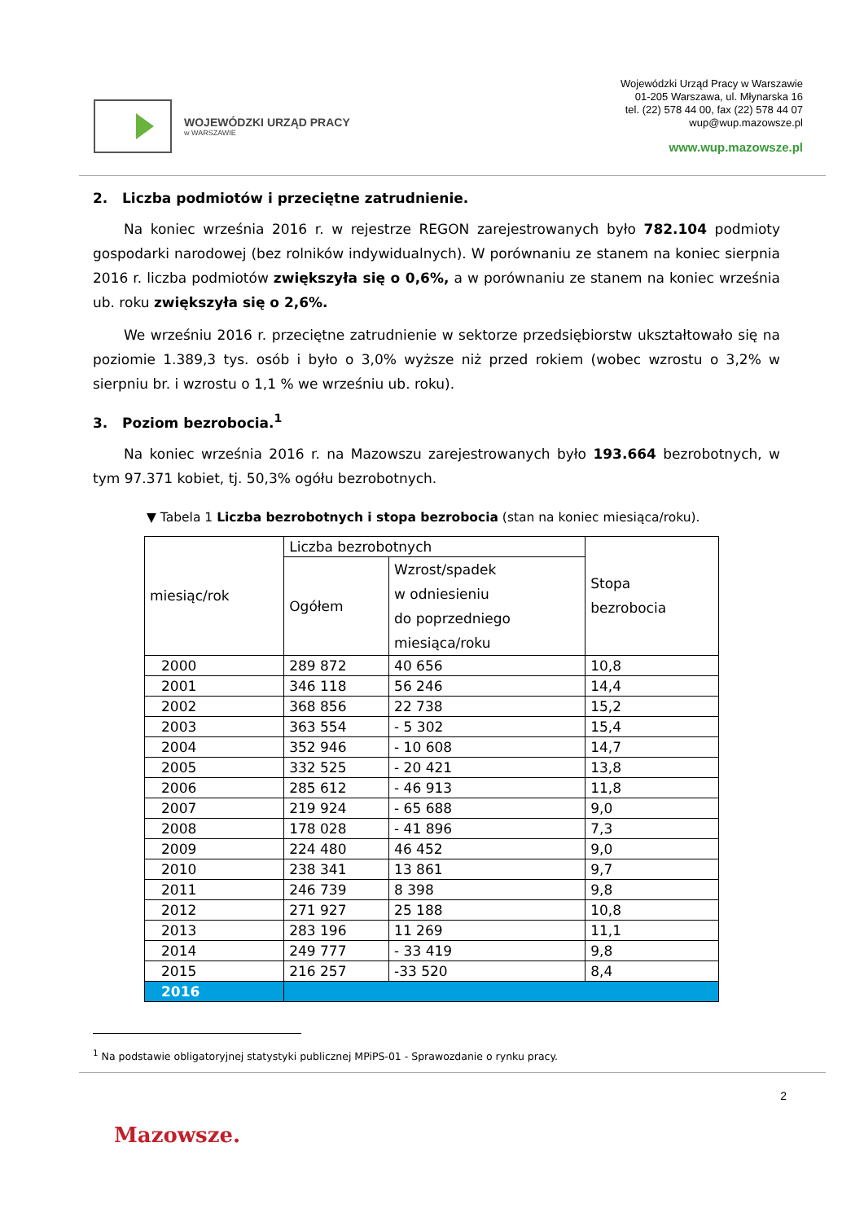WOJEWÓDZKI URZĄD PRACY
w WARSZAWIE
Wojewódzki Urząd Pracy w Warszawie
01-205 Warszawa, ul. Młynarska 16
tel. (22) 578 44 00, fax (22) 578 44 07
wup@wup.mazowsze.pl
www.wup.mazowsze.pl
2. Liczba podmiotów i przeciętne zatrudnienie.
Na koniec września 2016 r. w rejestrze REGON zarejestrowanych było 782.104 podmioty gospodarki narodowej (bez rolników indywidualnych). W porównaniu ze stanem na koniec sierpnia 2016 r. liczba podmiotów zwiększyła się o 0,6%, a w porównaniu ze stanem na koniec września ub. roku zwiększyła się o 2,6%.
We wrześniu 2016 r. przeciętne zatrudnienie w sektorze przedsiębiorstw ukształtowało się na poziomie 1.389,3 tys. osób i było o 3,0% wyższe niż przed rokiem (wobec wzrostu o 3,2% w sierpniu br. i wzrostu o 1,1 % we wrześniu ub. roku).
3. Poziom bezrobocia.<sup>1</sup>
Na koniec września 2016 r. na Mazowszu zarejestrowanych było 193.664 bezrobotnych, w tym 97.371 kobiet, tj. 50,3% ogółu bezrobotnych.
▼ Tabela 1 Liczba bezrobotnych i stopa bezrobocia (stan na koniec miesiąca/roku).
| miesiąc/rok | Liczba bezrobotnych | | Stopa bezrobocia |
| --- | --- | --- | --- |
| | Ogółem | Wzrost/spadek w odniesieniu do poprzedniego miesiąca/roku | |
| 2000 | 289 872 | 40 656 | 10,8 |
| 2001 | 346 118 | 56 246 | 14,4 |
| 2002 | 368 856 | 22 738 | 15,2 |
| 2003 | 363 554 | - 5 302 | 15,4 |
| 2004 | 352 946 | - 10 608 | 14,7 |
| 2005 | 332 525 | - 20 421 | 13,8 |
| 2006 | 285 612 | - 46 913 | 11,8 |
| 2007 | 219 924 | - 65 688 | 9,0 |
| 2008 | 178 028 | - 41 896 | 7,3 |
| 2009 | 224 480 | 46 452 | 9,0 |
| 2010 | 238 341 | 13 861 | 9,7 |
| 2011 | 246 739 | 8 398 | 9,8 |
| 2012 | 271 927 | 25 188 | 10,8 |
| 2013 | 283 196 | 11 269 | 11,1 |
| 2014 | 249 777 | - 33 419 | 9,8 |
| 2015 | 216 257 | -33 520 | 8,4 |
| 2016 | | | |
<sup>1</sup> Na podstawie obligatoryjnej statystyki publicznej MPiPS-01 - Sprawozdanie o rynku pracy.
2
Mazowsze.